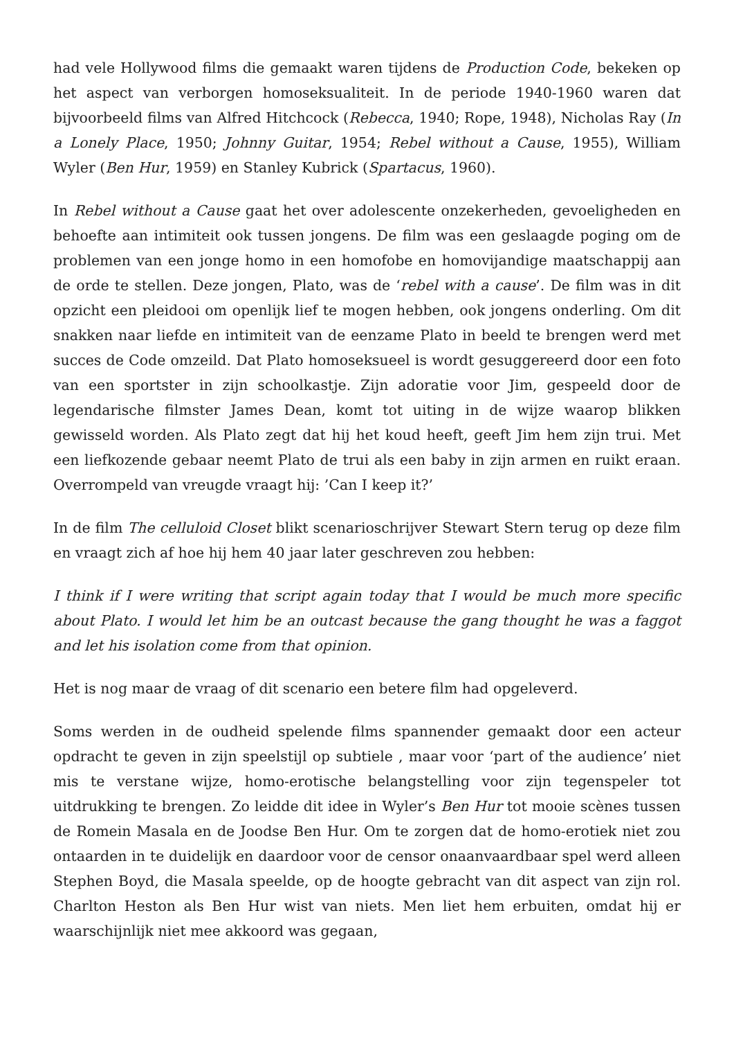had vele Hollywood films die gemaakt waren tijdens de Production Code, bekeken op het aspect van verborgen homoseksualiteit. In de periode 1940-1960 waren dat bijvoorbeeld films van Alfred Hitchcock (Rebecca, 1940; Rope, 1948), Nicholas Ray (In a Lonely Place, 1950; Johnny Guitar, 1954; Rebel without a Cause, 1955), William Wyler (Ben Hur, 1959) en Stanley Kubrick (Spartacus, 1960).
In Rebel without a Cause gaat het over adolescente onzekerheden, gevoeligheden en behoefte aan intimiteit ook tussen jongens. De film was een geslaagde poging om de problemen van een jonge homo in een homofobe en homovijandige maatschappij aan de orde te stellen. Deze jongen, Plato, was de ‘rebel with a cause’. De film was in dit opzicht een pleidooi om openlijk lief te mogen hebben, ook jongens onderling. Om dit snakken naar liefde en intimiteit van de eenzame Plato in beeld te brengen werd met succes de Code omzeild. Dat Plato homoseksueel is wordt gesuggereerd door een foto van een sportster in zijn schoolkastje. Zijn adoratie voor Jim, gespeeld door de legendarische filmster James Dean, komt tot uiting in de wijze waarop blikken gewisseld worden. Als Plato zegt dat hij het koud heeft, geeft Jim hem zijn trui. Met een liefkozende gebaar neemt Plato de trui als een baby in zijn armen en ruikt eraan. Overrompeld van vreugde vraagt hij: ’Can I keep it?’
In de film The celluloid Closet blikt scenarioschrijver Stewart Stern terug op deze film en vraagt zich af hoe hij hem 40 jaar later geschreven zou hebben:
I think if I were writing that script again today that I would be much more specific about Plato. I would let him be an outcast because the gang thought he was a faggot and let his isolation come from that opinion.
Het is nog maar de vraag of dit scenario een betere film had opgeleverd.
Soms werden in de oudheid spelende films spannender gemaakt door een acteur opdracht te geven in zijn speelstijl op subtiele , maar voor ‘part of the audience’ niet mis te verstane wijze, homo-erotische belangstelling voor zijn tegenspeler tot uitdrukking te brengen. Zo leidde dit idee in Wyler’s Ben Hur tot mooie scènes tussen de Romein Masala en de Joodse Ben Hur. Om te zorgen dat de homo-erotiek niet zou ontaarden in te duidelijk en daardoor voor de censor onaanvaardbaar spel werd alleen Stephen Boyd, die Masala speelde, op de hoogte gebracht van dit aspect van zijn rol. Charlton Heston als Ben Hur wist van niets. Men liet hem erbuiten, omdat hij er waarschijnlijk niet mee akkoord was gegaan,